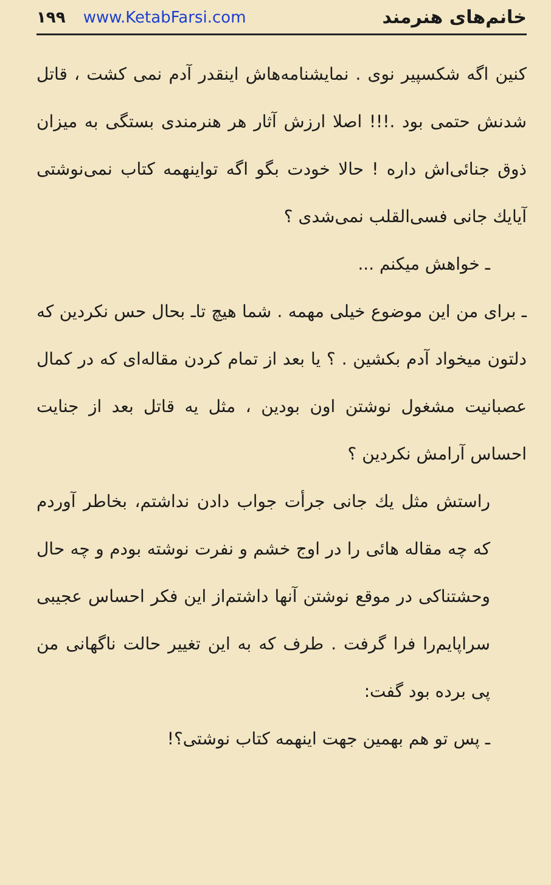خانم‌های هنرمند
۱۹۹ www.KetabFarsi.com
کنین اگه شکسپیر نوی . نمایشنامه‌هاش اینقدر آدم نمی کشت ، قاتل شدنش حتمی بود .!!! اصلا ارزش آثار هر هنرمندی بستگی به میزان ذوق جنائی‌اش داره ! حالا خودت بگو اگه تواینهمه کتاب نمی‌نوشتی آیایك جانی فسی‌القلب نمی‌شدی ؟
ـ خواهش میکنم ...
ـ برای من این موضوع خیلی مهمه . شما هیچ تا‌ـ بحال حس نکردین که دلتون میخواد آدم بکشین . ؟ یا بعد از تمام کردن مقاله‌ای که در کمال عصبانیت مشغول نوشتن اون بودین ، مثل یه قاتل بعد از جنایت احساس آرامش نکردین ؟
راستش مثل یك جانی جرأت جواب دادن نداشتم، بخاطر آوردم که چه مقاله هائی را در اوج خشم و نفرت نوشته بودم و چه حال وحشتناکی در موقع نوشتن آنها داشتم‌از این فکر احساس عجیبی سراپایم‌را فرا گرفت . طرف که به این تغییر حالت ناگهانی من پی برده بود گفت:
ـ پس تو هم بهمین جهت اینهمه کتاب نوشتی؟!